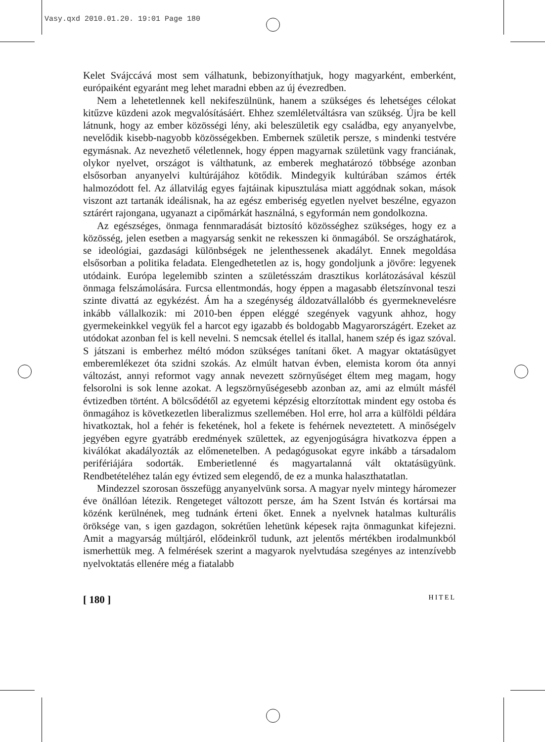Vasy.qxd 2010.01.20. 19:01 Page 180
Kelet Svájccává most sem válhatunk, bebizonyíthatjuk, hogy magyarként, emberként, európaiként egyaránt meg lehet maradni ebben az új évezredben.
Nem a lehetetlennek kell nekifeszülnünk, hanem a szükséges és lehetséges célokat kitűzve küzdeni azok megvalósításáért. Ehhez szemléletváltásra van szükség. Újra be kell látnunk, hogy az ember közösségi lény, aki beleszületik egy családba, egy anyanyelvbe, nevelődik kisebb-nagyobb közösségekben. Embernek születik persze, s mindenki testvére egymásnak. Az nevezhető véletlennek, hogy éppen magyarnak születünk vagy franciának, olykor nyelvet, országot is válthatunk, az emberek meghatározó többsége azonban elsősorban anyanyelvi kultúrájához kötődik. Mindegyik kultúrában számos érték halmozódott fel. Az állatvilág egyes fajtáinak kipusztulása miatt aggódnak sokan, mások viszont azt tartanák ideálisnak, ha az egész emberiség egyetlen nyelvet beszélne, egyazon sztárért rajongana, ugyanazt a cipőmárkát használná, s egyformán nem gondolkozna.
Az egészséges, önmaga fennmaradását biztosító közösséghez szükséges, hogy ez a közösség, jelen esetben a magyarság senkit ne rekesszen ki önmagából. Se országhatárok, se ideológiai, gazdasági különbségek ne jelenthessenek akadályt. Ennek megoldása elsősorban a politika feladata. Elengedhetetlen az is, hogy gondoljunk a jövőre: legyenek utódaink. Európa legelemibb szinten a születésszám drasztikus korlátozásával készül önmaga felszámolására. Furcsa ellentmondás, hogy éppen a magasabb életszínvonal teszi szinte divattá az egykézést. Ám ha a szegénység áldozatvállalóbb és gyermeknevelésre inkább vállalkozik: mi 2010-ben éppen eléggé szegények vagyunk ahhoz, hogy gyermekeinkkel vegyük fel a harcot egy igazabb és boldogabb Magyarországért. Ezeket az utódokat azonban fel is kell nevelni. S nemcsak étellel és itallal, hanem szép és igaz szóval. S játszani is emberhez méltó módon szükséges tanítani őket. A magyar oktatásügyet emberemlékezet óta szidni szokás. Az elmúlt hatvan évben, elemista korom óta annyi változást, annyi reformot vagy annak nevezett szörnyűséget éltem meg magam, hogy felsorolni is sok lenne azokat. A legszörnyűségesebb azonban az, ami az elmúlt másfél évtizedben történt. A bölcsődétől az egyetemi képzésig eltorzítottak mindent egy ostoba és önmagához is következetlen liberalizmus szellemében. Hol erre, hol arra a külföldi példára hivatkoztak, hol a fehér is feketének, hol a fekete is fehérnek neveztetett. A minőségelv jegyében egyre gyatrább eredmények születtek, az egyenjogúságra hivatkozva éppen a kiválókat akadályozták az előmenetelben. A pedagógusokat egyre inkább a társadalom perifériájára sodorták. Emberietlenné és magyartalanná vált oktatásügyünk. Rendbetételéhez talán egy évtized sem elegendő, de ez a munka halaszthatatlan.
Mindezzel szorosan összefügg anyanyelvünk sorsa. A magyar nyelv mintegy háromezer éve önállóan létezik. Rengeteget változott persze, ám ha Szent István és kortársai ma közénk kerülnének, meg tudnánk érteni őket. Ennek a nyelvnek hatalmas kulturális öröksége van, s igen gazdagon, sokrétűen lehetünk képesek rajta önmagunkat kifejezni. Amit a magyarság múltjáról, elődeinkről tudunk, azt jelentős mértékben irodalmunkból ismerhettük meg. A felmérések szerint a magyarok nyelvtudása szegényes az intenzívebb nyelvoktatás ellenére még a fiatalabb
[ 180 ] HITEL